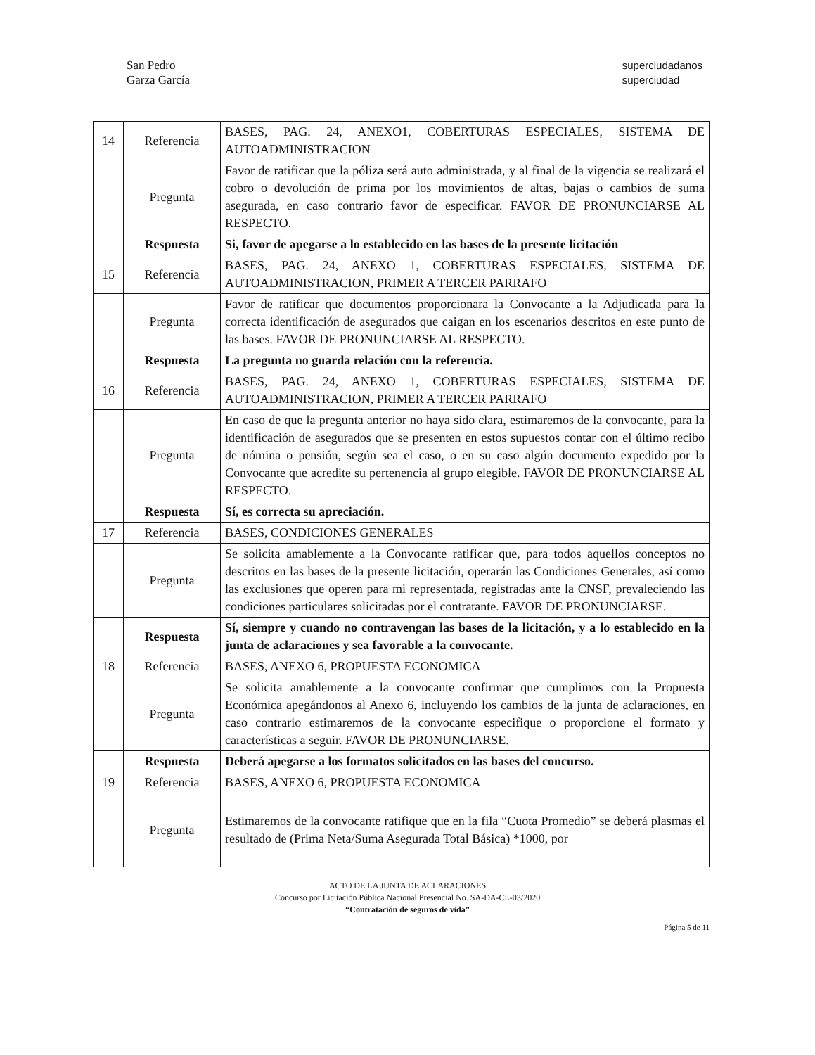San Pedro
Garza García
superciudadanos
superciudad
| 14 | Referencia | BASES, PAG. 24, ANEXO1, COBERTURAS ESPECIALES, SISTEMA DE AUTOADMINISTRACION |
| | Pregunta | Favor de ratificar que la póliza será auto administrada, y al final de la vigencia se realizará el cobro o devolución de prima por los movimientos de altas, bajas o cambios de suma asegurada, en caso contrario favor de especificar. FAVOR DE PRONUNCIARSE AL RESPECTO. |
| | Respuesta | Si, favor de apegarse a lo establecido en las bases de la presente licitación |
| 15 | Referencia | BASES, PAG. 24, ANEXO 1, COBERTURAS ESPECIALES, SISTEMA DE AUTOADMINISTRACION, PRIMER A TERCER PARRAFO |
| | Pregunta | Favor de ratificar que documentos proporcionara la Convocante a la Adjudicada para la correcta identificación de asegurados que caigan en los escenarios descritos en este punto de las bases. FAVOR DE PRONUNCIARSE AL RESPECTO. |
| | Respuesta | La pregunta no guarda relación con la referencia. |
| 16 | Referencia | BASES, PAG. 24, ANEXO 1, COBERTURAS ESPECIALES, SISTEMA DE AUTOADMINISTRACION, PRIMER A TERCER PARRAFO |
| | Pregunta | En caso de que la pregunta anterior no haya sido clara, estimaremos de la convocante, para la identificación de asegurados que se presenten en estos supuestos contar con el último recibo de nómina o pensión, según sea el caso, o en su caso algún documento expedido por la Convocante que acredite su pertenencia al grupo elegible. FAVOR DE PRONUNCIARSE AL RESPECTO. |
| | Respuesta | Sí, es correcta su apreciación. |
| 17 | Referencia | BASES, CONDICIONES GENERALES |
| | Pregunta | Se solicita amablemente a la Convocante ratificar que, para todos aquellos conceptos no descritos en las bases de la presente licitación, operarán las Condiciones Generales, así como las exclusiones que operen para mi representada, registradas ante la CNSF, prevaleciendo las condiciones particulares solicitadas por el contratante. FAVOR DE PRONUNCIARSE. |
| | Respuesta | Sí, siempre y cuando no contravengan las bases de la licitación, y a lo establecido en la junta de aclaraciones y sea favorable a la convocante. |
| 18 | Referencia | BASES, ANEXO 6, PROPUESTA ECONOMICA |
| | Pregunta | Se solicita amablemente a la convocante confirmar que cumplimos con la Propuesta Económica apegándonos al Anexo 6, incluyendo los cambios de la junta de aclaraciones, en caso contrario estimaremos de la convocante especifique o proporcione el formato y características a seguir. FAVOR DE PRONUNCIARSE. |
| | Respuesta | Deberá apegarse a los formatos solicitados en las bases del concurso. |
| 19 | Referencia | BASES, ANEXO 6, PROPUESTA ECONOMICA |
| | Pregunta | Estimaremos de la convocante ratifique que en la fila “Cuota Promedio” se deberá plasmas el resultado de (Prima Neta/Suma Asegurada Total Básica) *1000, por |
ACTO DE LA JUNTA DE ACLARACIONES
Concurso por Licitación Pública Nacional Presencial No. SA-DA-CL-03/2020
“Contratación de seguros de vida”
Página 5 de 11